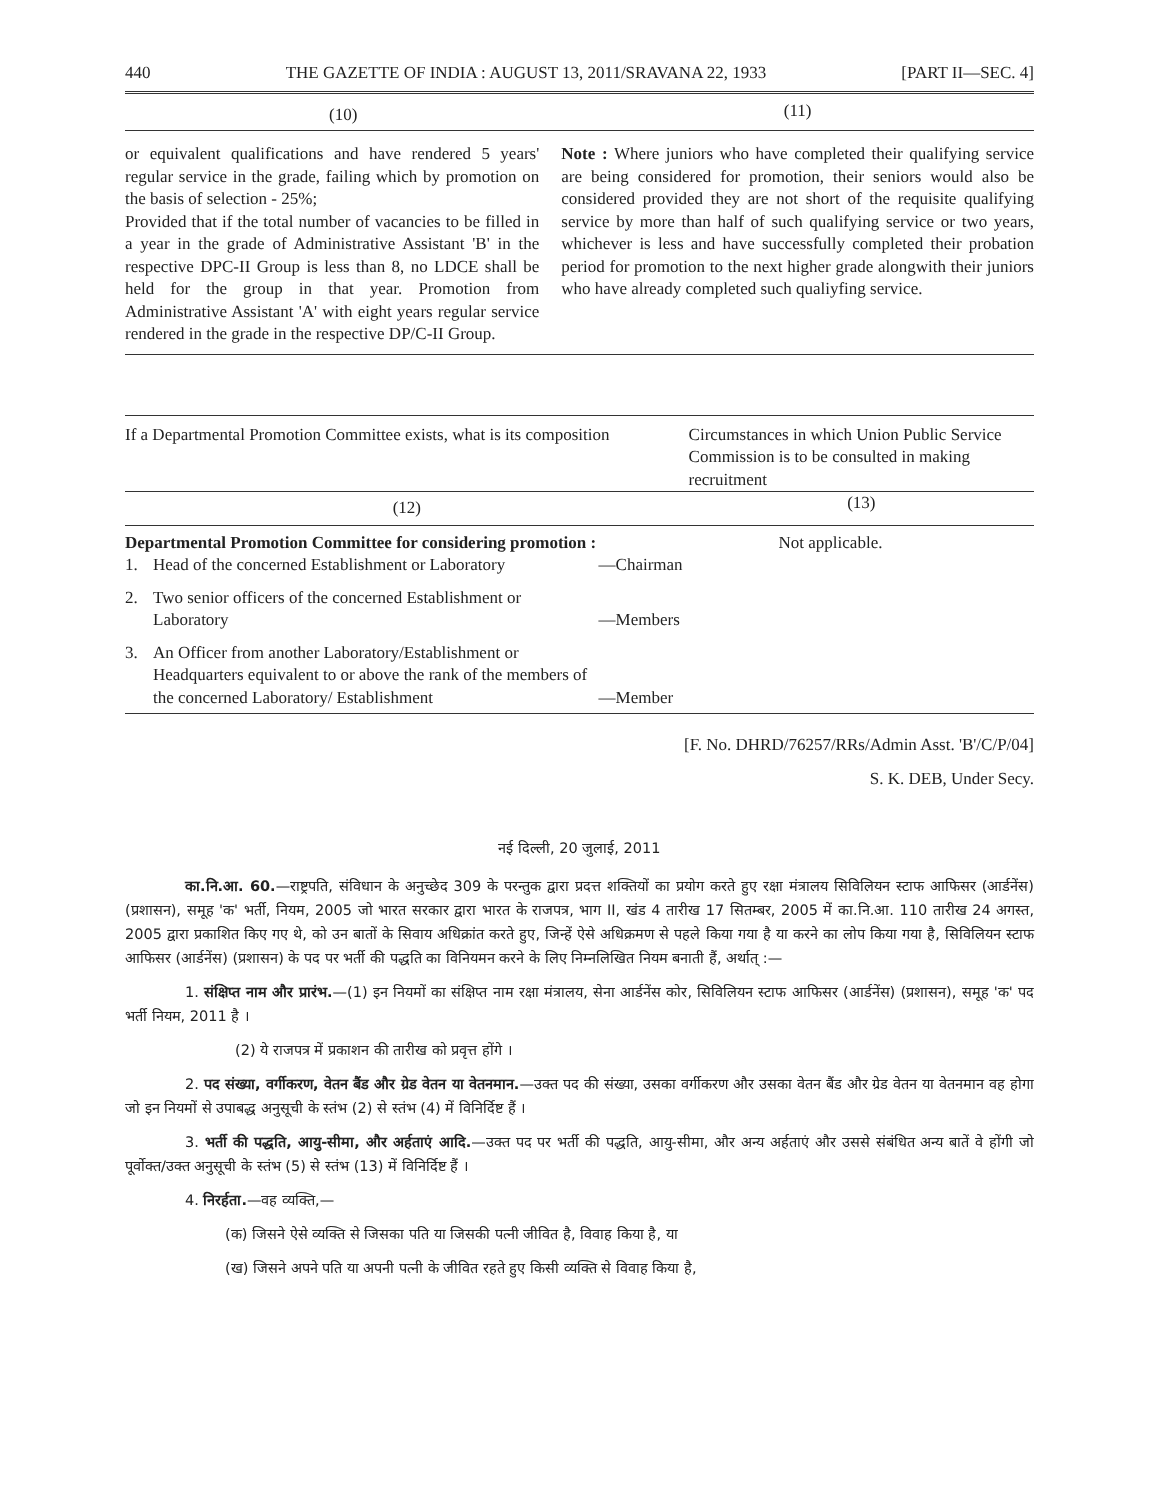440 THE GAZETTE OF INDIA : AUGUST 13, 2011/SRAVANA 22, 1933 [PART II—SEC. 4]
| (10) | (11) |
| --- | --- |
| or equivalent qualifications and have rendered 5 years' regular service in the grade, failing which by promotion on the basis of selection - 25%; Provided that if the total number of vacancies to be filled in a year in the grade of Administrative Assistant 'B' in the respective DPC-II Group is less than 8, no LDCE shall be held for the group in that year. Promotion from Administrative Assistant 'A' with eight years regular service rendered in the grade in the respective DP/C-II Group. | Note : Where juniors who have completed their qualifying service are being considered for promotion, their seniors would also be considered provided they are not short of the requisite qualifying service by more than half of such qualifying service or two years, whichever is less and have successfully completed their probation period for promotion to the next higher grade alongwith their juniors who have already completed such qualiyfing service. |
| If a Departmental Promotion Committee exists, what is its composition | Circumstances in which Union Public Service Commission is to be consulted in making recruitment |
| --- | --- |
| (12) | (13) |
| Departmental Promotion Committee for considering promotion : / 1. / Head of the concerned Establishment or Laboratory / —Chairman / / 2. / Two senior officers of the concerned Establishment or Laboratory / —Members / / 3. / An Officer from another Laboratory/Establishment or Headquarters equivalent to or above the rank of the members of the concerned Laboratory/ Establishment / —Member / | Not applicable. |
[F. No. DHRD/76257/RRs/Admin Asst. 'B'/C/P/04]
S. K. DEB, Under Secy.
नई दिल्ली, 20 जुलाई, 2011
का.नि.आ. 60.—राष्ट्रपति, संविधान के अनुच्छेद 309 के परन्तुक द्वारा प्रदत्त शक्तियों का प्रयोग करते हुए रक्षा मंत्रालय सिविलियन स्टाफ आफिसर (आर्डनेंस) (प्रशासन), समूह 'क' भर्ती, नियम, 2005 जो भारत सरकार द्वारा भारत के राजपत्र, भाग II, खंड 4 तारीख 17 सितम्बर, 2005 में का.नि.आ. 110 तारीख 24 अगस्त, 2005 द्वारा प्रकाशित किए गए थे, को उन बातों के सिवाय अधिक्रांत करते हुए, जिन्हें ऐसे अधिक्रमण से पहले किया गया है या करने का लोप किया गया है, सिविलियन स्टाफ आफिसर (आर्डनेंस) (प्रशासन) के पद पर भर्ती की पद्धति का विनियमन करने के लिए निम्नलिखित नियम बनाती हैं, अर्थात् :—
1. संक्षिप्त नाम और प्रारंभ.—(1) इन नियमों का संक्षिप्त नाम रक्षा मंत्रालय, सेना आर्डनेंस कोर, सिविलियन स्टाफ आफिसर (आर्डनेंस) (प्रशासन), समूह 'क' पद भर्ती नियम, 2011 है ।
(2) ये राजपत्र में प्रकाशन की तारीख को प्रवृत्त होंगे ।
2. पद संख्या, वर्गीकरण, वेतन बैंड और ग्रेड वेतन या वेतनमान.—उक्त पद की संख्या, उसका वर्गीकरण और उसका वेतन बैंड और ग्रेड वेतन या वेतनमान वह होगा जो इन नियमों से उपाबद्ध अनुसूची के स्तंभ (2) से स्तंभ (4) में विनिर्दिष्ट हैं ।
3. भर्ती की पद्धति, आयु-सीमा, और अर्हताएं आदि.—उक्त पद पर भर्ती की पद्धति, आयु-सीमा, और अन्य अर्हताएं और उससे संबंधित अन्य बातें वे होंगी जो पूर्वोक्त/उक्त अनुसूची के स्तंभ (5) से स्तंभ (13) में विनिर्दिष्ट हैं ।
4. निरर्हता.—वह व्यक्ति,—
(क) जिसने ऐसे व्यक्ति से जिसका पति या जिसकी पत्नी जीवित है, विवाह किया है, या
(ख) जिसने अपने पति या अपनी पत्नी के जीवित रहते हुए किसी व्यक्ति से विवाह किया है,